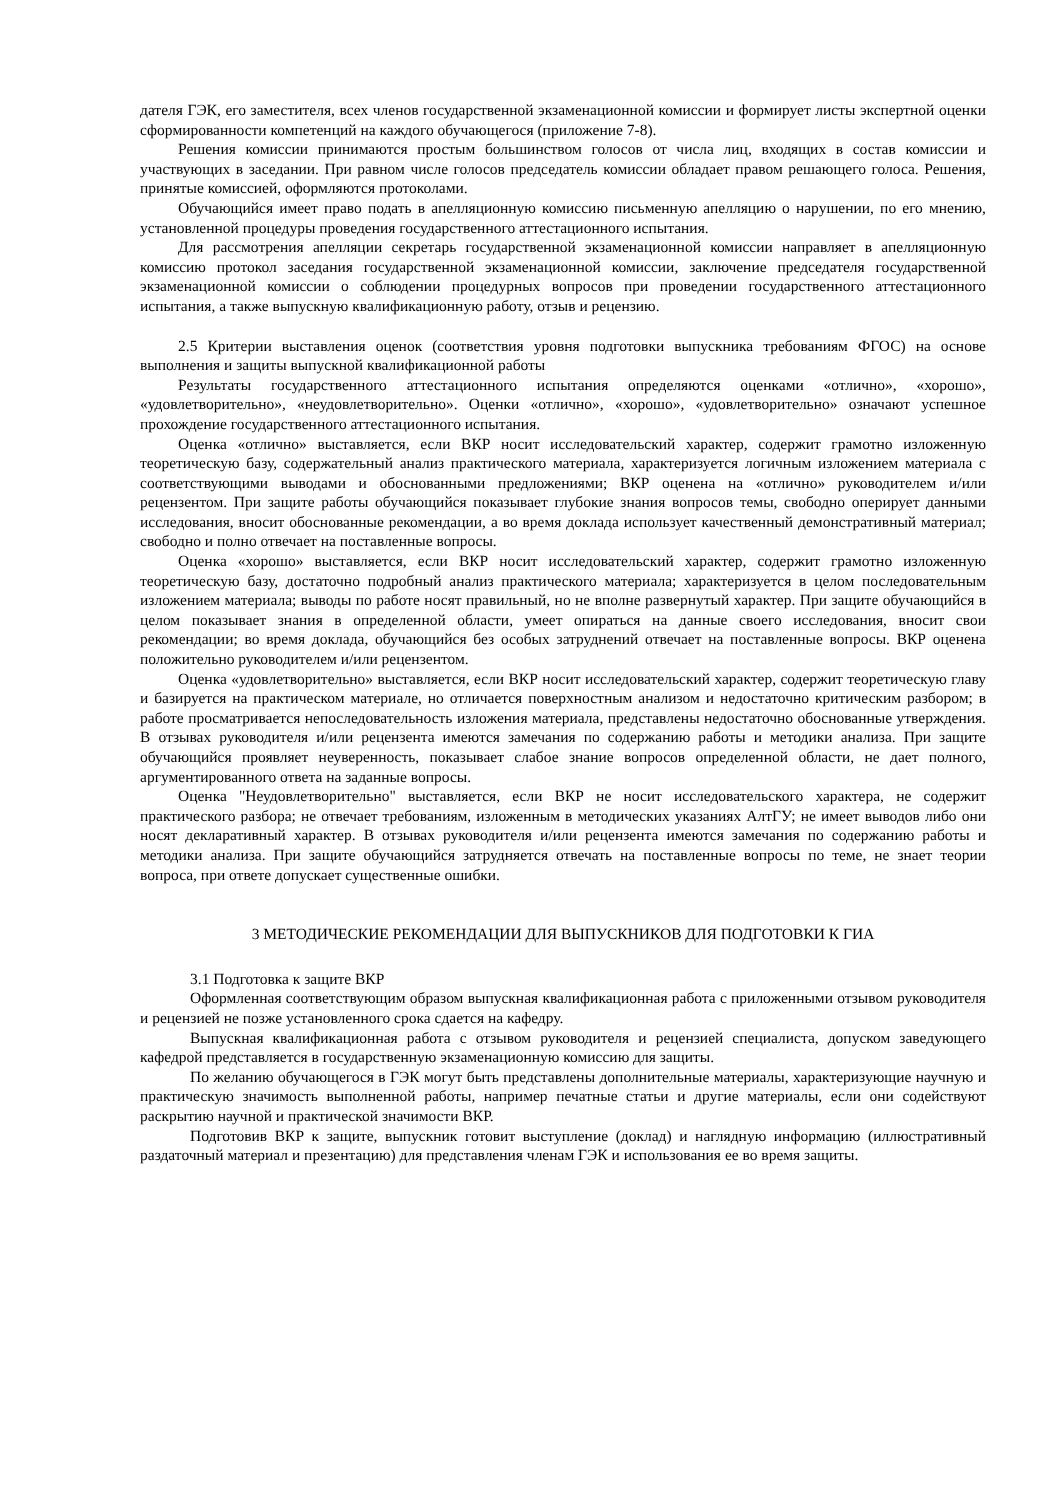дателя ГЭК, его заместителя, всех членов государственной экзаменационной комиссии и формирует листы экспертной оценки сформированности компетенций на каждого обучающегося (приложение 7-8).
Решения комиссии принимаются простым большинством голосов от числа лиц, входящих в состав комиссии и участвующих в заседании. При равном числе голосов председатель комиссии обладает правом решающего голоса. Решения, принятые комиссией, оформляются протоколами.
Обучающийся имеет право подать в апелляционную комиссию письменную апелляцию о нарушении, по его мнению, установленной процедуры проведения государственного аттестационного испытания.
Для рассмотрения апелляции секретарь государственной экзаменационной комиссии направляет в апелляционную комиссию протокол заседания государственной экзаменационной комиссии, заключение председателя государственной экзаменационной комиссии о соблюдении процедурных вопросов при проведении государственного аттестационного испытания, а также выпускную квалификационную работу, отзыв и рецензию.
2.5 Критерии выставления оценок (соответствия уровня подготовки выпускника требованиям ФГОС) на основе выполнения и защиты выпускной квалификационной работы
Результаты государственного аттестационного испытания определяются оценками «отлично», «хорошо», «удовлетворительно», «неудовлетворительно». Оценки «отлично», «хорошо», «удовлетворительно» означают успешное прохождение государственного аттестационного испытания.
Оценка «отлично» выставляется, если ВКР носит исследовательский характер, содержит грамотно изложенную теоретическую базу, содержательный анализ практического материала, характеризуется логичным изложением материала с соответствующими выводами и обоснованными предложениями; ВКР оценена на «отлично» руководителем и/или рецензентом. При защите работы обучающийся показывает глубокие знания вопросов темы, свободно оперирует данными исследования, вносит обоснованные рекомендации, а во время доклада использует качественный демонстративный материал; свободно и полно отвечает на поставленные вопросы.
Оценка «хорошо» выставляется, если ВКР носит исследовательский характер, содержит грамотно изложенную теоретическую базу, достаточно подробный анализ практического материала; характеризуется в целом последовательным изложением материала; выводы по работе носят правильный, но не вполне развернутый характер. При защите обучающийся в целом показывает знания в определенной области, умеет опираться на данные своего исследования, вносит свои рекомендации; во время доклада, обучающийся без особых затруднений отвечает на поставленные вопросы. ВКР оценена положительно руководителем и/или рецензентом.
Оценка «удовлетворительно» выставляется, если ВКР носит исследовательский характер, содержит теоретическую главу и базируется на практическом материале, но отличается поверхностным анализом и недостаточно критическим разбором; в работе просматривается непоследовательность изложения материала, представлены недостаточно обоснованные утверждения. В отзывах руководителя и/или рецензента имеются замечания по содержанию работы и методики анализа. При защите обучающийся проявляет неуверенность, показывает слабое знание вопросов определенной области, не дает полного, аргументированного ответа на заданные вопросы.
Оценка "Неудовлетворительно" выставляется, если ВКР не носит исследовательского характера, не содержит практического разбора; не отвечает требованиям, изложенным в методических указаниях АлтГУ; не имеет выводов либо они носят декларативный характер. В отзывах руководителя и/или рецензента имеются замечания по содержанию работы и методики анализа. При защите обучающийся затрудняется отвечать на поставленные вопросы по теме, не знает теории вопроса, при ответе допускает существенные ошибки.
3 МЕТОДИЧЕСКИЕ РЕКОМЕНДАЦИИ ДЛЯ ВЫПУСКНИКОВ ДЛЯ ПОДГОТОВКИ К ГИА
3.1 Подготовка к защите ВКР
Оформленная соответствующим образом выпускная квалификационная работа с приложенными отзывом руководителя и рецензией не позже установленного срока сдается на кафедру.
Выпускная квалификационная работа с отзывом руководителя и рецензией специалиста, допуском заведующего кафедрой представляется в государственную экзаменационную комиссию для защиты.
По желанию обучающегося в ГЭК могут быть представлены дополнительные материалы, характеризующие научную и практическую значимость выполненной работы, например печатные статьи и другие материалы, если они содействуют раскрытию научной и практической значимости ВКР.
Подготовив ВКР к защите, выпускник готовит выступление (доклад) и наглядную информацию (иллюстративный раздаточный материал и презентацию) для представления членам ГЭК и использования ее во время защиты.